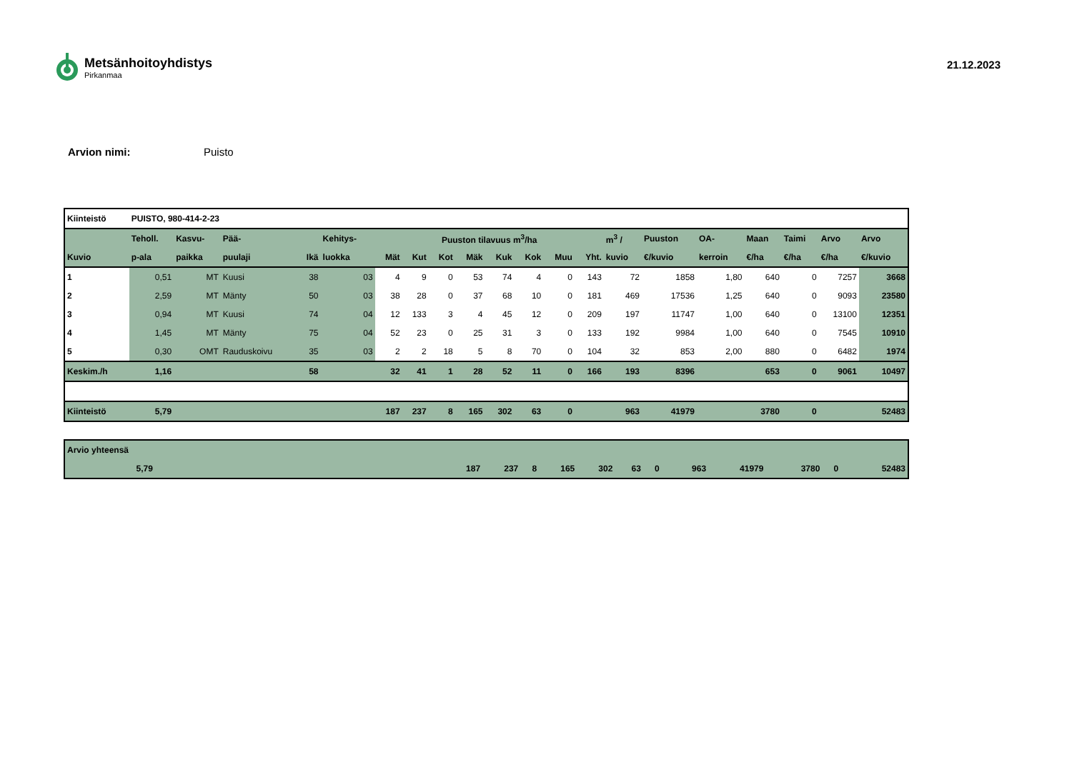Metsänhoitoyhdistys
Pirkanmaa
21.12.2023
Arvion nimi: Puisto
| Kiinteistö | PUISTO, 980-414-2-23 | | | | | | | | | | | | | | | | | | | |
| --- | --- | --- | --- | --- | --- | --- | --- | --- | --- | --- | --- | --- | --- | --- | --- | --- | --- | --- | --- | --- |
| | Teholl. | Kasvu- | Pää- | | Kehitys- | Puuston tilavuus m<sup>3</sup>/ha | | | | | | | | m<sup>3</sup> / | Puuston | OA- | Maan | Taimi | Arvo | Arvo |
| Kuvio | p-ala | paikka | puulaji | Ikä | luokka | Mät | Kut | Kot | Mäk | Kuk | Kok | Muu | Yht. | kuvio | €/kuvio | kerroin | €/ha | €/ha | €/ha | €/kuvio |
| 1 | 0,51 | MT | Kuusi | 38 | 03 | 4 | 9 | 0 | 53 | 74 | 4 | 0 | 143 | 72 | 1858 | 1,80 | 640 | 0 | 7257 | 3668 |
| 2 | 2,59 | MT | Mänty | 50 | 03 | 38 | 28 | 0 | 37 | 68 | 10 | 0 | 181 | 469 | 17536 | 1,25 | 640 | 0 | 9093 | 23580 |
| 3 | 0,94 | MT | Kuusi | 74 | 04 | 12 | 133 | 3 | 4 | 45 | 12 | 0 | 209 | 197 | 11747 | 1,00 | 640 | 0 | 13100 | 12351 |
| 4 | 1,45 | MT | Mänty | 75 | 04 | 52 | 23 | 0 | 25 | 31 | 3 | 0 | 133 | 192 | 9984 | 1,00 | 640 | 0 | 7545 | 10910 |
| 5 | 0,30 | OMT | Rauduskoivu | 35 | 03 | 2 | 2 | 18 | 5 | 8 | 70 | 0 | 104 | 32 | 853 | 2,00 | 880 | 0 | 6482 | 1974 |
| Keskim./h | 1,16 | | | 58 | | 32 | 41 | 1 | 28 | 52 | 11 | 0 | 166 | 193 | 8396 | | 653 | 0 | 9061 | 10497 |
| Kiinteistö | 5,79 | | | | | 187 | 237 | 8 | 165 | 302 | 63 | 0 | | 963 | 41979 | | 3780 | 0 | | 52483 |
| Arvio yhteensä | | | | | | | | | | | | | | | | | |
| | 5,79 | | 187 | 237 | 8 | 165 | 302 | 63 | 0 | | 963 | 41979 | | 3780 | 0 | | 52483 |